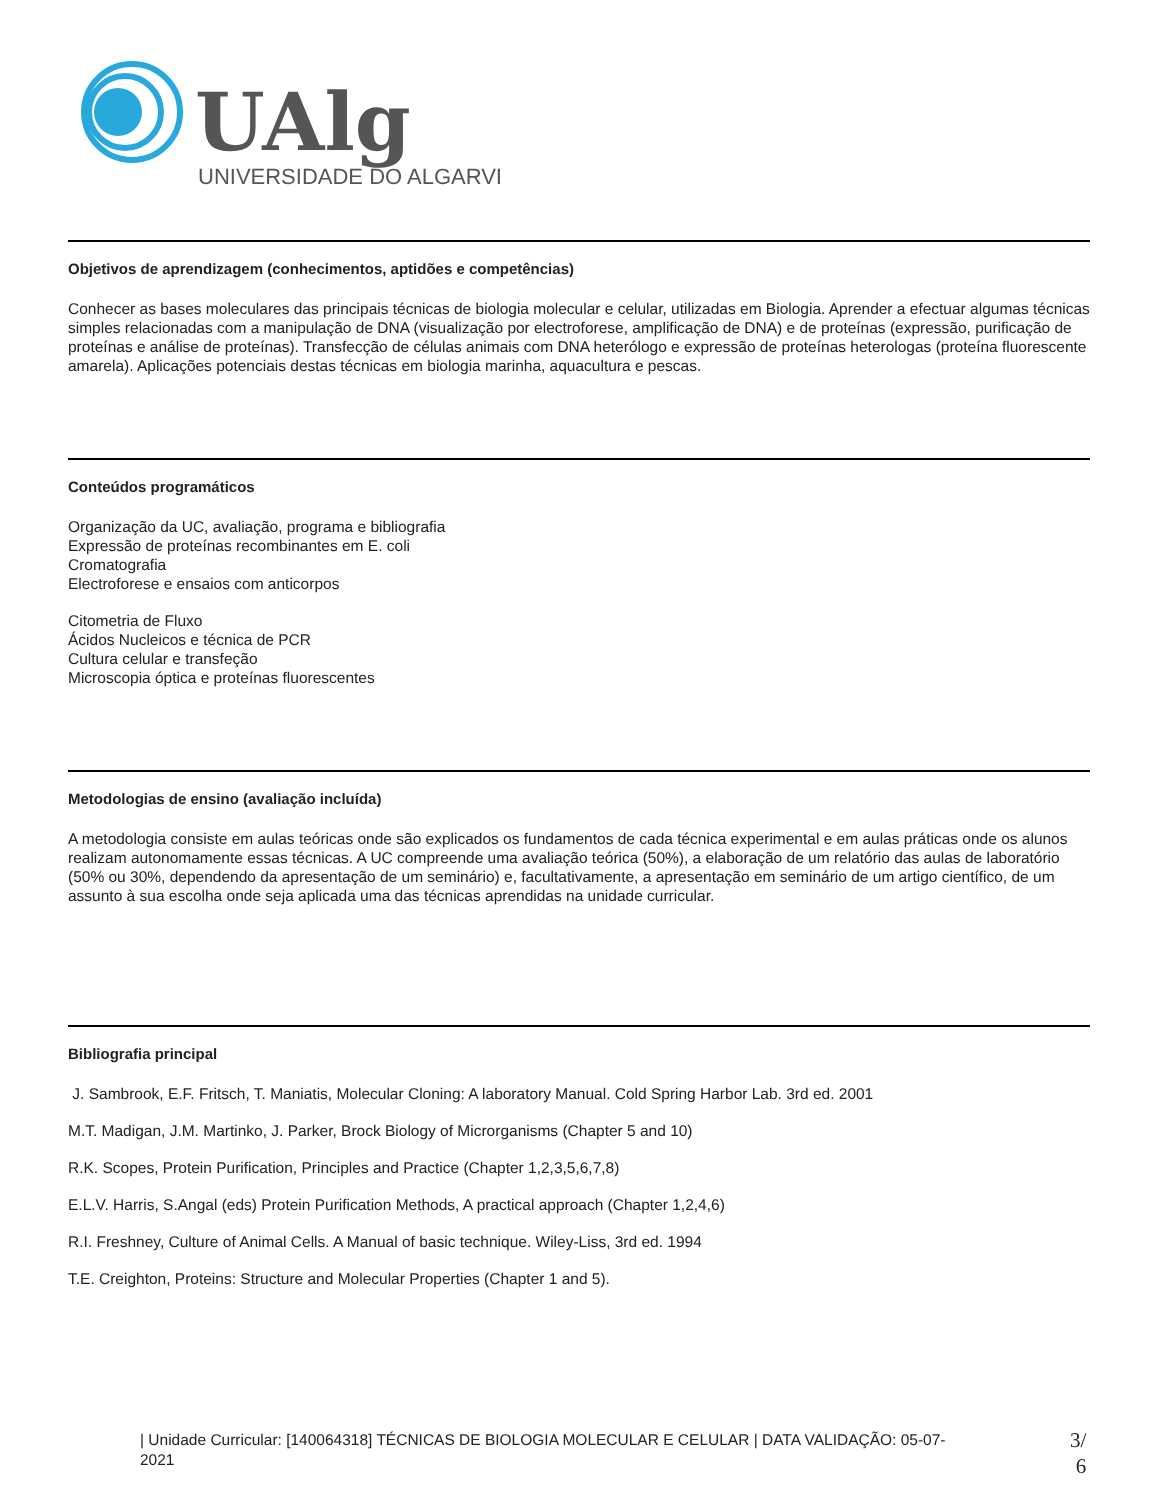UAlg
UNIVERSIDADE DO ALGARVE
Objetivos de aprendizagem (conhecimentos, aptidões e competências)
Conhecer as bases moleculares das principais técnicas de biologia molecular e celular, utilizadas em Biologia. Aprender a efectuar algumas técnicas simples relacionadas com a manipulação de DNA (visualização por electroforese, amplificação de DNA) e de proteínas (expressão, purificação de proteínas e análise de proteínas). Transfecção de células animais com DNA heterólogo e expressão de proteínas heterologas (proteína fluorescente amarela). Aplicações potenciais destas técnicas em biologia marinha, aquacultura e pescas.
Conteúdos programáticos
Organização da UC, avaliação, programa e bibliografia
Expressão de proteínas recombinantes em E. coli
Cromatografia
Electroforese e ensaios com anticorpos
Citometria de Fluxo
Ácidos Nucleicos e técnica de PCR
Cultura celular e transfeção
Microscopia óptica e proteínas fluorescentes
Metodologias de ensino (avaliação incluída)
A metodologia consiste em aulas teóricas onde são explicados os fundamentos de cada técnica experimental e em aulas práticas onde os alunos realizam autonomamente essas técnicas. A UC compreende uma avaliação teórica (50%), a elaboração de um relatório das aulas de laboratório (50% ou 30%, dependendo da apresentação de um seminário) e, facultativamente, a apresentação em seminário de um artigo científico, de um assunto à sua escolha onde seja aplicada uma das técnicas aprendidas na unidade curricular.
Bibliografia principal
J. Sambrook, E.F. Fritsch, T. Maniatis, Molecular Cloning: A laboratory Manual. Cold Spring Harbor Lab. 3rd ed. 2001
M.T. Madigan, J.M. Martinko, J. Parker, Brock Biology of Microrganisms (Chapter 5 and 10)
R.K. Scopes, Protein Purification, Principles and Practice (Chapter 1,2,3,5,6,7,8)
E.L.V. Harris, S.Angal (eds) Protein Purification Methods, A practical approach (Chapter 1,2,4,6)
R.I. Freshney, Culture of Animal Cells. A Manual of basic technique. Wiley-Liss, 3rd ed. 1994
T.E. Creighton, Proteins: Structure and Molecular Properties (Chapter 1 and 5).
| Unidade Curricular: [140064318] TÉCNICAS DE BIOLOGIA MOLECULAR E CELULAR | DATA VALIDAÇÃO: 05-07-2021
3/
6